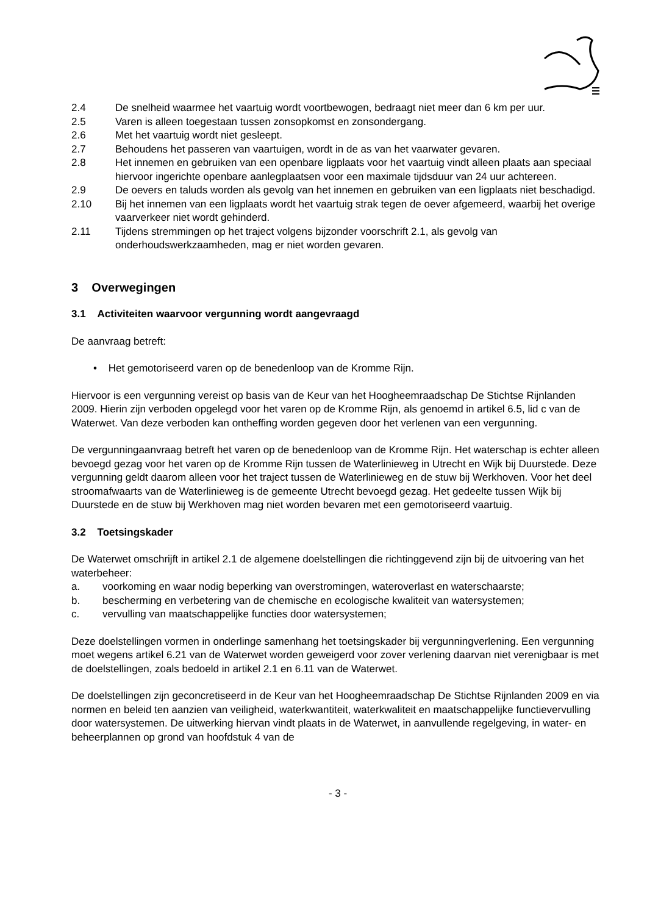2.4 De snelheid waarmee het vaartuig wordt voortbewogen, bedraagt niet meer dan 6 km per uur.
2.5 Varen is alleen toegestaan tussen zonsopkomst en zonsondergang.
2.6 Met het vaartuig wordt niet gesleept.
2.7 Behoudens het passeren van vaartuigen, wordt in de as van het vaarwater gevaren.
2.8 Het innemen en gebruiken van een openbare ligplaats voor het vaartuig vindt alleen plaats aan speciaal hiervoor ingerichte openbare aanlegplaatsen voor een maximale tijdsduur van 24 uur achtereen.
2.9 De oevers en taluds worden als gevolg van het innemen en gebruiken van een ligplaats niet beschadigd.
2.10 Bij het innemen van een ligplaats wordt het vaartuig strak tegen de oever afgemeerd, waarbij het overige vaarverkeer niet wordt gehinderd.
2.11 Tijdens stremmingen op het traject volgens bijzonder voorschrift 2.1, als gevolg van onderhoudswerkzaamheden, mag er niet worden gevaren.
3 Overwegingen
3.1 Activiteiten waarvoor vergunning wordt aangevraagd
De aanvraag betreft:
• Het gemotoriseerd varen op de benedenloop van de Kromme Rijn.
Hiervoor is een vergunning vereist op basis van de Keur van het Hoogheemraadschap De Stichtse Rijnlanden 2009. Hierin zijn verboden opgelegd voor het varen op de Kromme Rijn, als genoemd in artikel 6.5, lid c van de Waterwet. Van deze verboden kan ontheffing worden gegeven door het verlenen van een vergunning.
De vergunningaanvraag betreft het varen op de benedenloop van de Kromme Rijn. Het waterschap is echter alleen bevoegd gezag voor het varen op de Kromme Rijn tussen de Waterlinieweg in Utrecht en Wijk bij Duurstede. Deze vergunning geldt daarom alleen voor het traject tussen de Waterlinieweg en de stuw bij Werkhoven. Voor het deel stroomafwaarts van de Waterlinieweg is de gemeente Utrecht bevoegd gezag. Het gedeelte tussen Wijk bij Duurstede en de stuw bij Werkhoven mag niet worden bevaren met een gemotoriseerd vaartuig.
3.2 Toetsingskader
De Waterwet omschrijft in artikel 2.1 de algemene doelstellingen die richtinggevend zijn bij de uitvoering van het waterbeheer:
a. voorkoming en waar nodig beperking van overstromingen, wateroverlast en waterschaarste;
b. bescherming en verbetering van de chemische en ecologische kwaliteit van watersystemen;
c. vervulling van maatschappelijke functies door watersystemen;
Deze doelstellingen vormen in onderlinge samenhang het toetsingskader bij vergunningverlening. Een vergunning moet wegens artikel 6.21 van de Waterwet worden geweigerd voor zover verlening daarvan niet verenigbaar is met de doelstellingen, zoals bedoeld in artikel 2.1 en 6.11 van de Waterwet.
De doelstellingen zijn geconcretiseerd in de Keur van het Hoogheemraadschap De Stichtse Rijnlanden 2009 en via normen en beleid ten aanzien van veiligheid, waterkwantiteit, waterkwaliteit en maatschappelijke functievervulling door watersystemen. De uitwerking hiervan vindt plaats in de Waterwet, in aanvullende regelgeving, in water- en beheerplannen op grond van hoofdstuk 4 van de
- 3 -